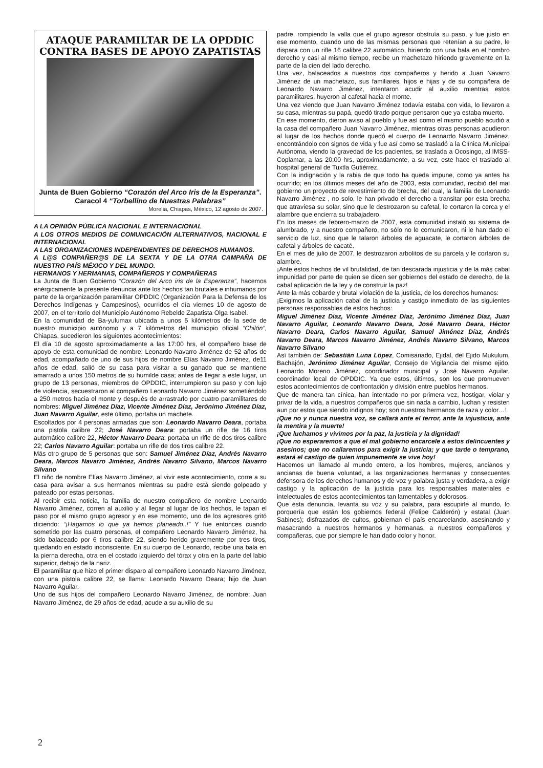ATAQUE PARAMILTAR DE LA OPDDIC CONTRA BASES DE APOYO ZAPATISTAS
Junta de Buen Gobierno “Corazón del Arco Iris de la Esperanza”. Caracol 4 “Torbellino de Nuestras Palabras”
Morelia, Chiapas, México, 12 agosto de 2007.
A LA OPINIÓN PÚBLICA NACIONAL E INTERNACIONAL
A LOS OTROS MEDIOS DE COMUNICACIÓN ALTERNATIVOS, NACIONAL E INTERNACIONAL
A LAS ORGANIZACIONES INDEPENDIENTES DE DERECHOS HUMANOS.
A L@S COMPAÑER@S DE LA SEXTA Y DE LA OTRA CAMPAÑA DE NUESTRO PAÍS MÉXICO Y DEL MUNDO.
HERMANOS Y HERMANAS, COMPAÑEROS Y COMPAÑERAS
La Junta de Buen Gobierno “Corazón del Arco iris de la Esperanza”, hacemos enérgicamente la presente denuncia ante los hechos tan brutales e inhumanos por parte de la organización paramilitar OPDDIC (Organización Para la Defensa de los Derechos Indígenas y Campesinos), ocurridos el día viernes 10 de agosto de 2007, en el territorio del Municipio Autónomo Rebelde Zapatista Olga Isabel.
En la comunidad de Ba-yulumax ubicada a unos 5 kilómetros de la sede de nuestro municipio autónomo y a 7 kilómetros del municipio oficial “Chilón”, Chiapas, sucedieron los siguientes acontecimientos:
El día 10 de agosto aproximadamente a las 17:00 hrs, el compañero base de apoyo de esta comunidad de nombre: Leonardo Navarro Jiménez de 52 años de edad, acompañado de uno de sus hijos de nombre Elías Navarro Jiménez, de11 años de edad, salió de su casa para visitar a su ganado que se mantiene amarrado a unos 150 metros de su humilde casa; antes de llegar a este lugar, un grupo de 13 personas, miembros de OPDDIC, interrumpieron su paso y con lujo de violencia, secuestraron al compañero Leonardo Navarro Jiménez sometiéndolo a 250 metros hacia el monte y después de arrastrarlo por cuatro paramilitares de nombres: Miguel Jiménez Díaz, Vicente Jiménez Díaz, Jerónimo Jiménez Díaz, Juan Navarro Aguilar, este último, portaba un machete.
Escoltados por 4 personas armadas que son: Leonardo Navarro Deara, portaba una pistola calibre 22; José Navarro Deara: portaba un rifle de 16 tiros automático calibre 22, Héctor Navarro Deara: portaba un rifle de dos tiros calibre 22; Carlos Navarro Aguilar: portaba un rifle de dos tiros calibre 22.
Más otro grupo de 5 personas que son: Samuel Jiménez Díaz, Andrés Navarro Deara, Marcos Navarro Jiménez, Andrés Navarro Silvano, Marcos Navarro Silvano
El niño de nombre Elías Navarro Jiménez, al vivir este acontecimiento, corre a su casa para avisar a sus hermanos mientras su padre está siendo golpeado y pateado por estas personas.
Al recibir esta noticia, la familia de nuestro compañero de nombre Leonardo Navarro Jiménez, corren al auxilio y al llegar al lugar de los hechos, le tapan el paso por el mismo grupo agresor y en ese momento, uno de los agresores gritó diciendo: “¡Hagamos lo que ya hemos planeado..!” Y fue entonces cuando sometido por las cuatro personas, el compañero Leonardo Navarro Jiménez, ha sido balaceado por 6 tiros calibre 22, siendo herido gravemente por tres tiros, quedando en estado inconsciente. En su cuerpo de Leonardo, recibe una bala en la pierna derecha, otra en el costado izquierdo del tórax y otra en la parte del labio superior, debajo de la nariz.
El paramilitar que hizo el primer disparo al compañero Leonardo Navarro Jiménez, con una pistola calibre 22, se llama: Leonardo Navarro Deara; hijo de Juan Navarro Aguilar.
Uno de sus hijos del compañero Leonardo Navarro Jiménez, de nombre: Juan Navarro Jiménez, de 29 años de edad, acude a su auxilio de su
padre, rompiendo la valla que el grupo agresor obstruía su paso, y fue justo en ese momento, cuando uno de las mismas personas que retenían a su padre, le dispara con un rifle 16 calibre 22 automático, hiriendo con una bala en el hombro derecho y casi al mismo tiempo, recibe un machetazo hiriendo gravemente en la parte de la cien del lado derecho.
Una vez, balaceados a nuestros dos compañeros y herido a Juan Navarro Jiménez de un machetazo, sus familiares, hijos e hijas y de su compañera de Leonardo Navarro Jiménez, intentaron acudir al auxilio mientras estos paramilitares, huyeron al cafetal hacia el monte.
Una vez viendo que Juan Navarro Jiménez todavía estaba con vida, lo llevaron a su casa, mientras su papá, quedó tirado porque pensaron que ya estaba muerto.
En ese momento, dieron aviso al pueblo y fue así como el mismo pueblo acudió a la casa del compañero Juan Navarro Jiménez, mientras otras personas acudieron al lugar de los hechos donde quedó el cuerpo de Leonardo Navarro Jiménez, encontrándolo con signos de vida y fue así como se trasladó a la Clínica Municipal Autónoma, viendo la gravedad de los pacientes, se traslada a Ocosingo, al IMSS-Coplamar, a las 20:00 hrs, aproximadamente, a su vez, este hace el traslado al hospital general de Tuxtla Gutiérrez.
Con la indignación y la rabia de que todo ha queda impune, como ya antes ha ocurrido; en los últimos meses del año de 2003, esta comunidad, recibió del mal gobierno un proyecto de revestimiento de brecha, del cual, la familia de Leonardo Navarro Jiménez , no solo, le han privado el derecho a transitar por esta brecha que atraviesa su solar, sino que le destrozaron su cafetal, le cortaron la cerca y el alambre que encierra su trabajadero.
En los meses de febrero-marzo de 2007, esta comunidad instaló su sistema de alumbrado, y a nuestro compañero, no sólo no le comunicaron, ni le han dado el servicio de luz, sino que le talaron árboles de aguacate, le cortaron árboles de cafetal y árboles de cacaté.
En el mes de julio de 2007, le destrozaron arbolitos de su parcela y le cortaron su alambre.
¡Ante estos hechos de vil brutalidad, de tan descarada injusticia y de la más cabal impunidad por parte de quien se dicen ser gobiernos del estado de derecho, de la cabal aplicación de la ley y de construir la paz!
Ante la más cobarde y brutal violación de la justicia, de los derechos humanos:
¡Exigimos la aplicación cabal de la justicia y castigo inmediato de las siguientes personas responsables de estos hechos:
Miguel Jiménez Díaz, Vicente Jiménez Díaz, Jerónimo Jiménez Díaz, Juan Navarro Aguilar, Leonardo Navarro Deara, José Navarro Deara, Héctor Navarro Deara, Carlos Navarro Aguilar, Samuel Jiménez Díaz, Andrés Navarro Deara, Marcos Navarro Jiménez, Andrés Navarro Silvano, Marcos Navarro Silvano
Así también de: Sebastián Luna López, Comisariado, Ejidal, del Ejido Mukulum, Bachajón, Jerónimo Jiménez Aguilar, Consejo de Vigilancia del mismo ejido, Leonardo Moreno Jiménez, coordinador municipal y José Navarro Aguilar, coordinador local de OPDDIC. Ya que estos, últimos, son los que promueven estos acontecimientos de confrontación y división entre pueblos hermanos.
Que de manera tan cínica, han intentado no por primera vez, hostigar, violar y privar de la vida, a nuestros compañeros que sin nada a cambio, luchan y resisten aun por estos que siendo indignos hoy; son nuestros hermanos de raza y color…!
¡Que no y nunca nuestra voz, se callará ante el terror, ante la injusticia, ante la mentira y la muerte!
¡Que luchamos y vivimos por la paz, la justicia y la dignidad!
¡Que no esperaremos a que el mal gobierno encarcele a estos delincuentes y asesinos; que no callaremos para exigir la justicia; y que tarde o temprano, estará el castigo de quien impunemente se vive hoy!
Hacemos un llamado al mundo entero, a los hombres, mujeres, ancianos y ancianas de buena voluntad, a las organizaciones hermanas y consecuentes defensora de los derechos humanos y de voz y palabra justa y verdadera, a exigir castigo y la aplicación de la justicia para los responsables materiales e intelectuales de estos acontecimientos tan lamentables y dolorosos.
Que ésta denuncia, levanta su voz y su palabra, para escupirle al mundo, lo porquería que están los gobiernos federal (Felipe Calderón) y estatal (Juan Sabines); disfrazados de cultos, gobiernan el país encarcelando, asesinando y masacrando a nuestros hermanos y hermanas, a nuestros compañeros y compañeras, que por siempre le han dado color y honor.
2